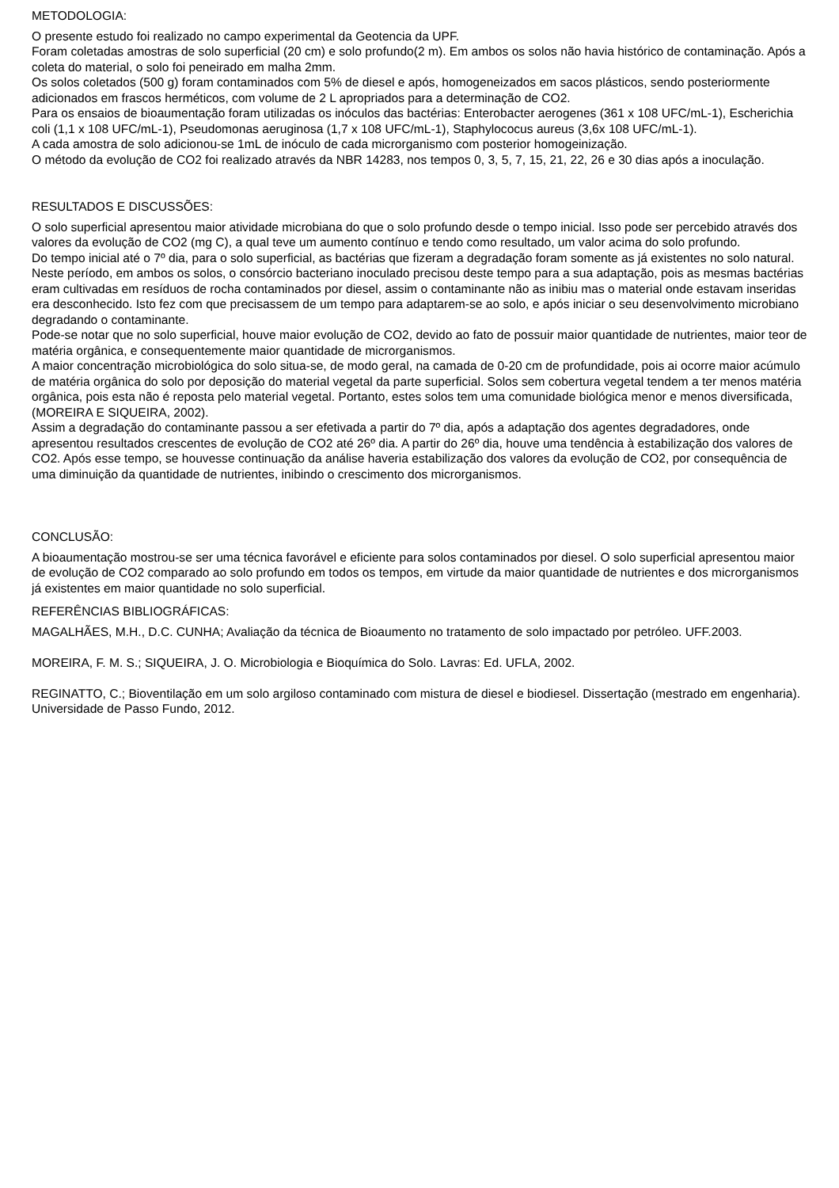METODOLOGIA:
O presente estudo foi realizado no campo experimental da Geotencia da UPF.
Foram coletadas amostras de solo superficial (20 cm) e solo profundo(2 m). Em ambos os solos não havia histórico de contaminação. Após a coleta do material, o solo foi peneirado em malha 2mm.
Os solos coletados (500 g) foram contaminados com 5% de diesel e após, homogeneizados em sacos plásticos, sendo posteriormente adicionados em frascos herméticos, com volume de 2 L apropriados para a determinação de CO2.
Para os ensaios de bioaumentação foram utilizadas os inóculos das bactérias: Enterobacter aerogenes (361 x 108 UFC/mL-1), Escherichia coli (1,1 x 108 UFC/mL-1), Pseudomonas aeruginosa (1,7 x 108 UFC/mL-1), Staphylococus aureus (3,6x 108 UFC/mL-1).
A cada amostra de solo adicionou-se 1mL de inóculo de cada microrganismo com posterior homogeinização.
O método da evolução de CO2 foi realizado através da NBR 14283, nos tempos 0, 3, 5, 7, 15, 21, 22, 26 e 30 dias após a inoculação.
RESULTADOS E DISCUSSÕES:
O solo superficial apresentou maior atividade microbiana do que o solo profundo desde o tempo inicial. Isso pode ser percebido através dos valores da evolução de CO2 (mg C), a qual teve um aumento contínuo e tendo como resultado, um valor acima do solo profundo.
Do tempo inicial até o 7º dia, para o solo superficial, as bactérias que fizeram a degradação foram somente as já existentes no solo natural. Neste período, em ambos os solos, o consórcio bacteriano inoculado precisou deste tempo para a sua adaptação, pois as mesmas bactérias eram cultivadas em resíduos de rocha contaminados por diesel, assim o contaminante não as inibiu mas o material onde estavam inseridas era desconhecido. Isto fez com que precisassem de um tempo para adaptarem-se ao solo, e após iniciar o seu desenvolvimento microbiano degradando o contaminante.
Pode-se notar que no solo superficial, houve maior evolução de CO2, devido ao fato de possuir maior quantidade de nutrientes, maior teor de matéria orgânica, e consequentemente maior quantidade de microrganismos.
A maior concentração microbiológica do solo situa-se, de modo geral, na camada de 0-20 cm de profundidade, pois ai ocorre maior acúmulo de matéria orgânica do solo por deposição do material vegetal da parte superficial. Solos sem cobertura vegetal tendem a ter menos matéria orgânica, pois esta não é reposta pelo material vegetal. Portanto, estes solos tem uma comunidade biológica menor e menos diversificada, (MOREIRA E SIQUEIRA, 2002).
Assim a degradação do contaminante passou a ser efetivada a partir do 7º dia, após a adaptação dos agentes degradadores, onde apresentou resultados crescentes de evolução de CO2 até 26º dia. A partir do 26º dia, houve uma tendência à estabilização dos valores de CO2. Após esse tempo, se houvesse continuação da análise haveria estabilização dos valores da evolução de CO2, por consequência de uma diminuição da quantidade de nutrientes, inibindo o crescimento dos microrganismos.
CONCLUSÃO:
A bioaumentação mostrou-se ser uma técnica favorável e eficiente para solos contaminados por diesel. O solo superficial apresentou maior de evolução de CO2 comparado ao solo profundo em todos os tempos, em virtude da maior quantidade de nutrientes e dos microrganismos já existentes em maior quantidade no solo superficial.
REFERÊNCIAS BIBLIOGRÁFICAS:
MAGALHÃES, M.H., D.C. CUNHA; Avaliação da técnica de Bioaumento no tratamento de solo impactado por petróleo. UFF.2003.
MOREIRA, F. M. S.; SIQUEIRA, J. O. Microbiologia e Bioquímica do Solo. Lavras: Ed. UFLA, 2002.
REGINATTO, C.; Bioventilação em um solo argiloso contaminado com mistura de diesel e biodiesel. Dissertação (mestrado em engenharia). Universidade de Passo Fundo, 2012.